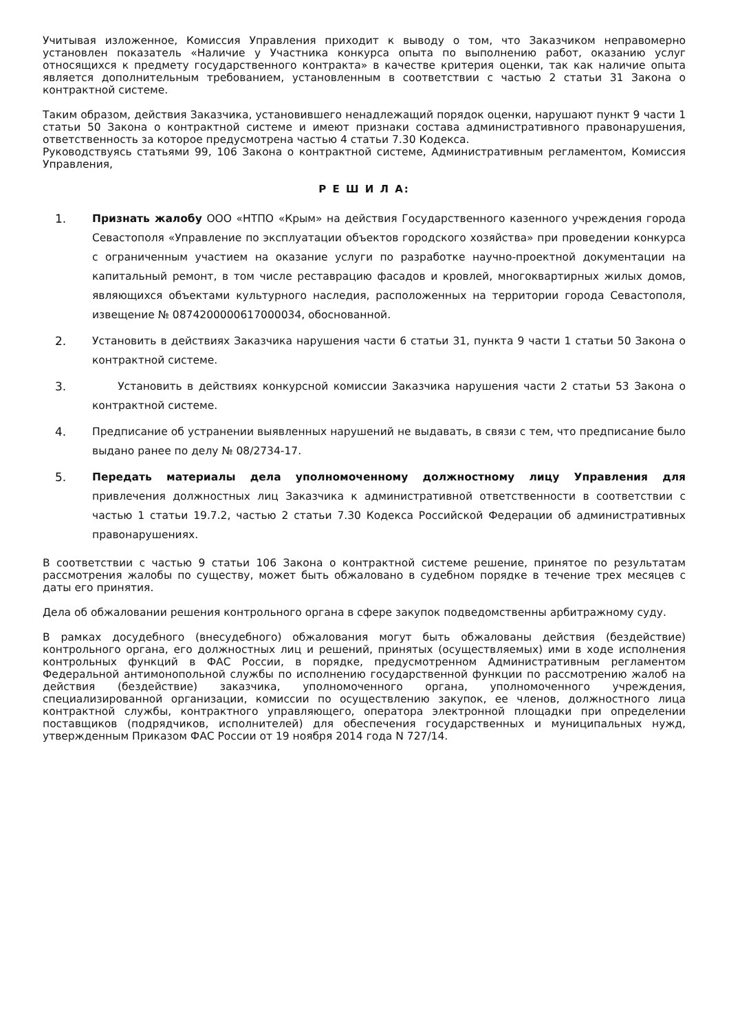Учитывая изложенное, Комиссия Управления приходит к выводу о том, что Заказчиком неправомерно установлен показатель «Наличие у Участника конкурса опыта по выполнению работ, оказанию услуг относящихся к предмету государственного контракта» в качестве критерия оценки, так как наличие опыта является дополнительным требованием, установленным в соответствии с частью 2 статьи 31 Закона о контрактной системе.
Таким образом, действия Заказчика, установившего ненадлежащий порядок оценки, нарушают пункт 9 части 1 статьи 50 Закона о контрактной системе и имеют признаки состава административного правонарушения, ответственность за которое предусмотрена частью 4 статьи 7.30 Кодекса.
Руководствуясь статьями 99, 106 Закона о контрактной системе, Административным регламентом, Комиссия Управления,
Р Е Ш И Л А:
1. Признать жалобу ООО «НТПО «Крым» на действия Государственного казенного учреждения города Севастополя «Управление по эксплуатации объектов городского хозяйства» при проведении конкурса с ограниченным участием на оказание услуги по разработке научно-проектной документации на капитальный ремонт, в том числе реставрацию фасадов и кровлей, многоквартирных жилых домов, являющихся объектами культурного наследия, расположенных на территории города Севастополя, извещение № 0874200000617000034, обоснованной.
2. Установить в действиях Заказчика нарушения части 6 статьи 31, пункта 9 части 1 статьи 50 Закона о контрактной системе.
3. Установить в действиях конкурсной комиссии Заказчика нарушения части 2 статьи 53 Закона о контрактной системе.
4. Предписание об устранении выявленных нарушений не выдавать, в связи с тем, что предписание было выдано ранее по делу № 08/2734-17.
5. Передать материалы дела уполномоченному должностному лицу Управления для привлечения должностных лиц Заказчика к административной ответственности в соответствии с частью 1 статьи 19.7.2, частью 2 статьи 7.30 Кодекса Российской Федерации об административных правонарушениях.
В соответствии с частью 9 статьи 106 Закона о контрактной системе решение, принятое по результатам рассмотрения жалобы по существу, может быть обжаловано в судебном порядке в течение трех месяцев с даты его принятия.
Дела об обжаловании решения контрольного органа в сфере закупок подведомственны арбитражному суду.
В рамках досудебного (внесудебного) обжалования могут быть обжалованы действия (бездействие) контрольного органа, его должностных лиц и решений, принятых (осуществляемых) ими в ходе исполнения контрольных функций в ФАС России, в порядке, предусмотренном Административным регламентом Федеральной антимонопольной службы по исполнению государственной функции по рассмотрению жалоб на действия (бездействие) заказчика, уполномоченного органа, уполномоченного учреждения, специализированной организации, комиссии по осуществлению закупок, ее членов, должностного лица контрактной службы, контрактного управляющего, оператора электронной площадки при определении поставщиков (подрядчиков, исполнителей) для обеспечения государственных и муниципальных нужд, утвержденным Приказом ФАС России от 19 ноября 2014 года N 727/14.